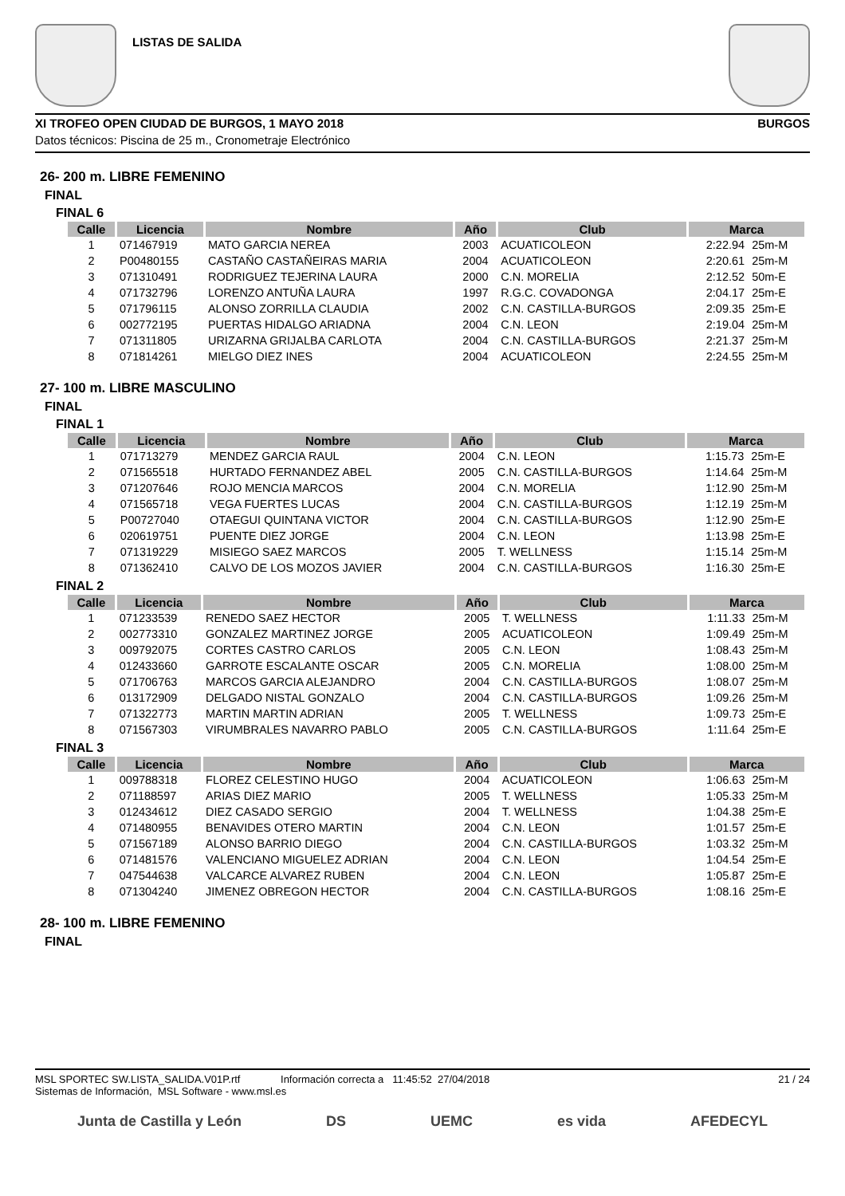LISTAS DE SALIDA
XI TROFEO OPEN CIUDAD DE BURGOS, 1 MAYO 2018 BURGOS
Datos técnicos: Piscina de 25 m., Cronometraje Electrónico
26- 200 m. LIBRE FEMENINO
FINAL
FINAL 6
| Calle | Licencia | Nombre | Año | Club | Marca | |
| --- | --- | --- | --- | --- | --- | --- |
| 1 | 071467919 | MATO GARCIA NEREA | 2003 | ACUATICOLEON | 2:22.94 | 25m-M |
| 2 | P00480155 | CASTAÑO CASTAÑEIRAS MARIA | 2004 | ACUATICOLEON | 2:20.61 | 25m-M |
| 3 | 071310491 | RODRIGUEZ TEJERINA LAURA | 2000 | C.N. MORELIA | 2:12.52 | 50m-E |
| 4 | 071732796 | LORENZO ANTUÑA LAURA | 1997 | R.G.C. COVADONGA | 2:04.17 | 25m-E |
| 5 | 071796115 | ALONSO ZORRILLA CLAUDIA | 2002 | C.N. CASTILLA-BURGOS | 2:09.35 | 25m-E |
| 6 | 002772195 | PUERTAS HIDALGO ARIADNA | 2004 | C.N. LEON | 2:19.04 | 25m-M |
| 7 | 071311805 | URIZARNA GRIJALBA CARLOTA | 2004 | C.N. CASTILLA-BURGOS | 2:21.37 | 25m-M |
| 8 | 071814261 | MIELGO DIEZ INES | 2004 | ACUATICOLEON | 2:24.55 | 25m-M |
27- 100 m. LIBRE MASCULINO
FINAL
FINAL 1
| Calle | Licencia | Nombre | Año | Club | Marca | |
| --- | --- | --- | --- | --- | --- | --- |
| 1 | 071713279 | MENDEZ GARCIA RAUL | 2004 | C.N. LEON | 1:15.73 | 25m-E |
| 2 | 071565518 | HURTADO FERNANDEZ ABEL | 2005 | C.N. CASTILLA-BURGOS | 1:14.64 | 25m-M |
| 3 | 071207646 | ROJO MENCIA MARCOS | 2004 | C.N. MORELIA | 1:12.90 | 25m-M |
| 4 | 071565718 | VEGA FUERTES LUCAS | 2004 | C.N. CASTILLA-BURGOS | 1:12.19 | 25m-M |
| 5 | P00727040 | OTAEGUI QUINTANA VICTOR | 2004 | C.N. CASTILLA-BURGOS | 1:12.90 | 25m-E |
| 6 | 020619751 | PUENTE DIEZ JORGE | 2004 | C.N. LEON | 1:13.98 | 25m-E |
| 7 | 071319229 | MISIEGO SAEZ MARCOS | 2005 | T. WELLNESS | 1:15.14 | 25m-M |
| 8 | 071362410 | CALVO DE LOS MOZOS JAVIER | 2004 | C.N. CASTILLA-BURGOS | 1:16.30 | 25m-E |
FINAL 2
| Calle | Licencia | Nombre | Año | Club | Marca | |
| --- | --- | --- | --- | --- | --- | --- |
| 1 | 071233539 | RENEDO SAEZ HECTOR | 2005 | T. WELLNESS | 1:11.33 | 25m-M |
| 2 | 002773310 | GONZALEZ MARTINEZ JORGE | 2005 | ACUATICOLEON | 1:09.49 | 25m-M |
| 3 | 009792075 | CORTES CASTRO CARLOS | 2005 | C.N. LEON | 1:08.43 | 25m-M |
| 4 | 012433660 | GARROTE ESCALANTE OSCAR | 2005 | C.N. MORELIA | 1:08.00 | 25m-M |
| 5 | 071706763 | MARCOS GARCIA ALEJANDRO | 2004 | C.N. CASTILLA-BURGOS | 1:08.07 | 25m-M |
| 6 | 013172909 | DELGADO NISTAL GONZALO | 2004 | C.N. CASTILLA-BURGOS | 1:09.26 | 25m-M |
| 7 | 071322773 | MARTIN MARTIN ADRIAN | 2005 | T. WELLNESS | 1:09.73 | 25m-E |
| 8 | 071567303 | VIRUMBRALES NAVARRO PABLO | 2005 | C.N. CASTILLA-BURGOS | 1:11.64 | 25m-E |
FINAL 3
| Calle | Licencia | Nombre | Año | Club | Marca | |
| --- | --- | --- | --- | --- | --- | --- |
| 1 | 009788318 | FLOREZ CELESTINO HUGO | 2004 | ACUATICOLEON | 1:06.63 | 25m-M |
| 2 | 071188597 | ARIAS DIEZ MARIO | 2005 | T. WELLNESS | 1:05.33 | 25m-M |
| 3 | 012434612 | DIEZ CASADO SERGIO | 2004 | T. WELLNESS | 1:04.38 | 25m-E |
| 4 | 071480955 | BENAVIDES OTERO MARTIN | 2004 | C.N. LEON | 1:01.57 | 25m-E |
| 5 | 071567189 | ALONSO BARRIO DIEGO | 2004 | C.N. CASTILLA-BURGOS | 1:03.32 | 25m-M |
| 6 | 071481576 | VALENCIANO MIGUELEZ ADRIAN | 2004 | C.N. LEON | 1:04.54 | 25m-E |
| 7 | 047544638 | VALCARCE ALVAREZ RUBEN | 2004 | C.N. LEON | 1:05.87 | 25m-E |
| 8 | 071304240 | JIMENEZ OBREGON HECTOR | 2004 | C.N. CASTILLA-BURGOS | 1:08.16 | 25m-E |
28- 100 m. LIBRE FEMENINO
FINAL
MSL SPORTEC SW.LISTA_SALIDA.V01P.rtf Información correcta a 11:45:52 27/04/2018
Sistemas de Información, MSL Software - www.msl.es
21 / 24
Junta de Castilla y León DS UEMC es vida AFEDECYL